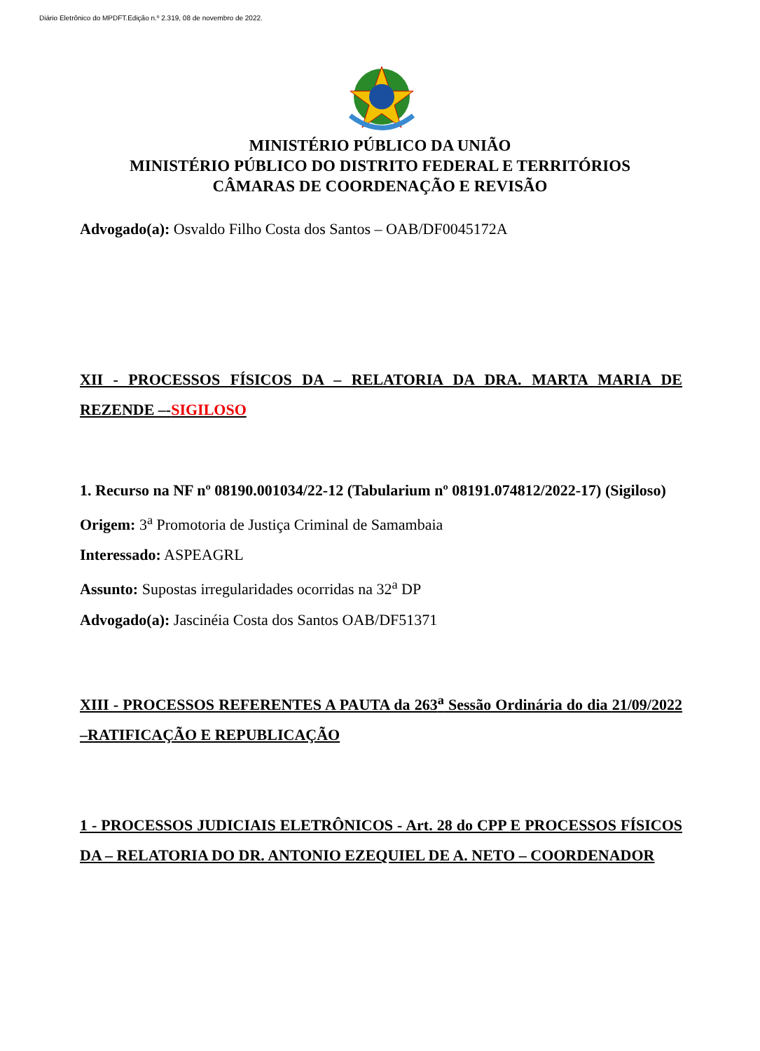Diário Eletrônico do MPDFT.Edição n.º 2.319, 08 de novembro de 2022.
MINISTÉRIO PÚBLICO DA UNIÃO
MINISTÉRIO PÚBLICO DO DISTRITO FEDERAL E TERRITÓRIOS
CÂMARAS DE COORDENAÇÃO E REVISÃO
Advogado(a): Osvaldo Filho Costa dos Santos – OAB/DF0045172A
XII - PROCESSOS FÍSICOS DA – RELATORIA DA DRA. MARTA MARIA DE REZENDE –-SIGILOSO
1. Recurso na NF nº 08190.001034/22-12 (Tabularium nº 08191.074812/2022-17) (Sigiloso)
Origem: 3<sup>a</sup> Promotoria de Justiça Criminal de Samambaia
Interessado: ASPEAGRL
Assunto: Supostas irregularidades ocorridas na 32<sup>a</sup> DP
Advogado(a): Jascinéia Costa dos Santos OAB/DF51371
XIII - PROCESSOS REFERENTES A PAUTA da 263<sup>a</sup> Sessão Ordinária do dia 21/09/2022 –RATIFICAÇÃO E REPUBLICAÇÃO
1 - PROCESSOS JUDICIAIS ELETRÔNICOS - Art. 28 do CPP E PROCESSOS FÍSICOS DA – RELATORIA DO DR. ANTONIO EZEQUIEL DE A. NETO – COORDENADOR